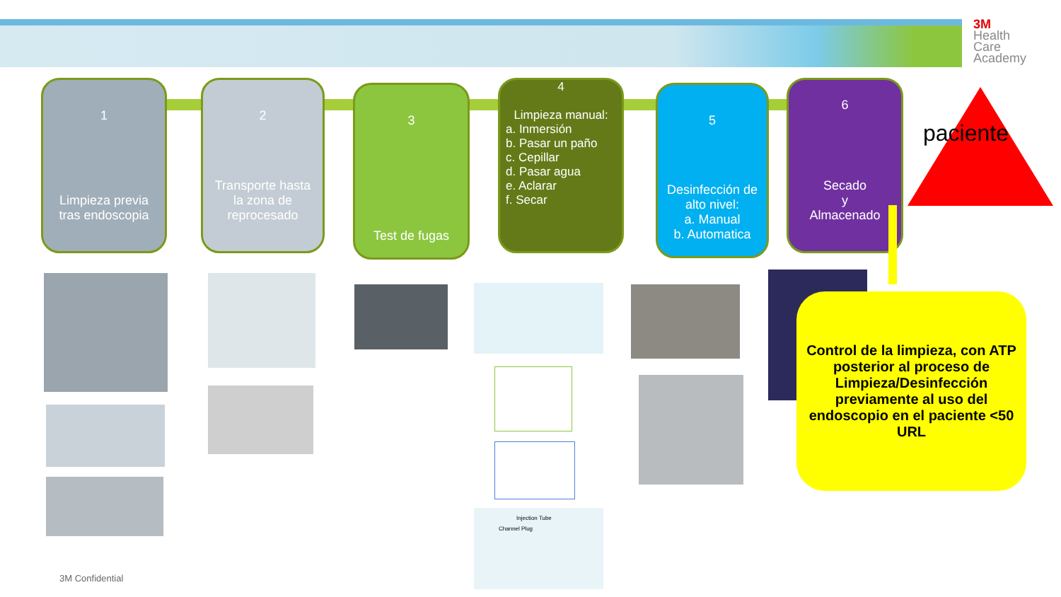3M
Health
Care
Academy
1
Limpieza previa tras endoscopia
2
Transporte hasta la zona de reprocesado
3
Test de fugas
4
Limpieza manual:
a. Inmersión
b. Pasar un paño
c. Cepillar
d. Pasar agua
e. Aclarar
f. Secar
5
Desinfección de alto nivel:
a. Manual
b. Automatica
6
Secado
y
Almacenado
Injection Tube
Channel Plug
paciente
Control de la limpieza, con ATP posterior al proceso de Limpieza/Desinfección previamente al uso del endoscopio en el paciente <50 URL
3M Confidential